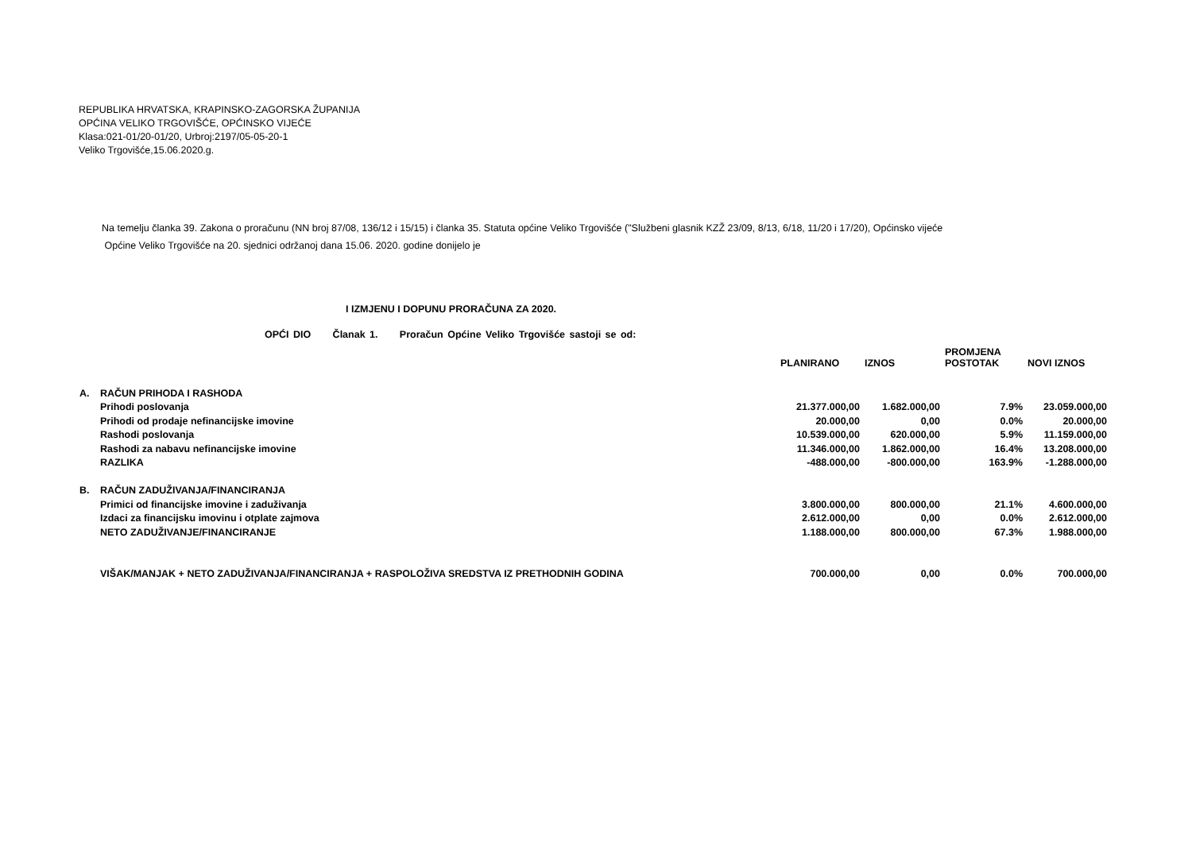REPUBLIKA HRVATSKA, KRAPINSKO-ZAGORSKA ŽUPANIJA
OPĆINA VELIKO TRGOVIŠĆE, OPĆINSKO VIJEĆE
Klasa:021-01/20-01/20, Urbroj:2197/05-05-20-1
Veliko Trgovišće,15.06.2020.g.
Na temelju članka 39. Zakona o proračunu (NN broj 87/08, 136/12 i 15/15) i članka 35. Statuta općine Veliko Trgovišće ("Službeni glasnik KZŽ 23/09, 8/13, 6/18, 11/20 i 17/20), Općinsko vijeće
Općine Veliko Trgovišće na 20. sjednici održanoj dana 15.06. 2020. godine donijelo je
I IZMJENU I DOPUNU PRORAČUNA ZA 2020.
OPĆI DIO Članak 1. Proračun Općine Veliko Trgovišće sastoji se od:
| | | PLANIRANO | IZNOS | PROMJENA POSTOTAK | NOVI IZNOS |
| --- | --- | --- | --- | --- | --- |
| A. | RAČUN PRIHODA I RASHODA | | | | |
| | Prihodi poslovanja | 21.377.000,00 | 1.682.000,00 | 7.9% | 23.059.000,00 |
| | Prihodi od prodaje nefinancijske imovine | 20.000,00 | 0,00 | 0.0% | 20.000,00 |
| | Rashodi poslovanja | 10.539.000,00 | 620.000,00 | 5.9% | 11.159.000,00 |
| | Rashodi za nabavu nefinancijske imovine | 11.346.000,00 | 1.862.000,00 | 16.4% | 13.208.000,00 |
| | RAZLIKA | -488.000,00 | -800.000,00 | 163.9% | -1.288.000,00 |
| B. | RAČUN ZADUŽIVANJA/FINANCIRANJA | | | | |
| | Primici od financijske imovine i zaduživanja | 3.800.000,00 | 800.000,00 | 21.1% | 4.600.000,00 |
| | Izdaci za financijsku imovinu i otplate zajmova | 2.612.000,00 | 0,00 | 0.0% | 2.612.000,00 |
| | NETO ZADUŽIVANJE/FINANCIRANJE | 1.188.000,00 | 800.000,00 | 67.3% | 1.988.000,00 |
| | VIŠAK/MANJAK + NETO ZADUŽIVANJA/FINANCIRANJA + RASPOLOŽIVA SREDSTVA IZ PRETHODNIH GODINA | 700.000,00 | 0,00 | 0.0% | 700.000,00 |